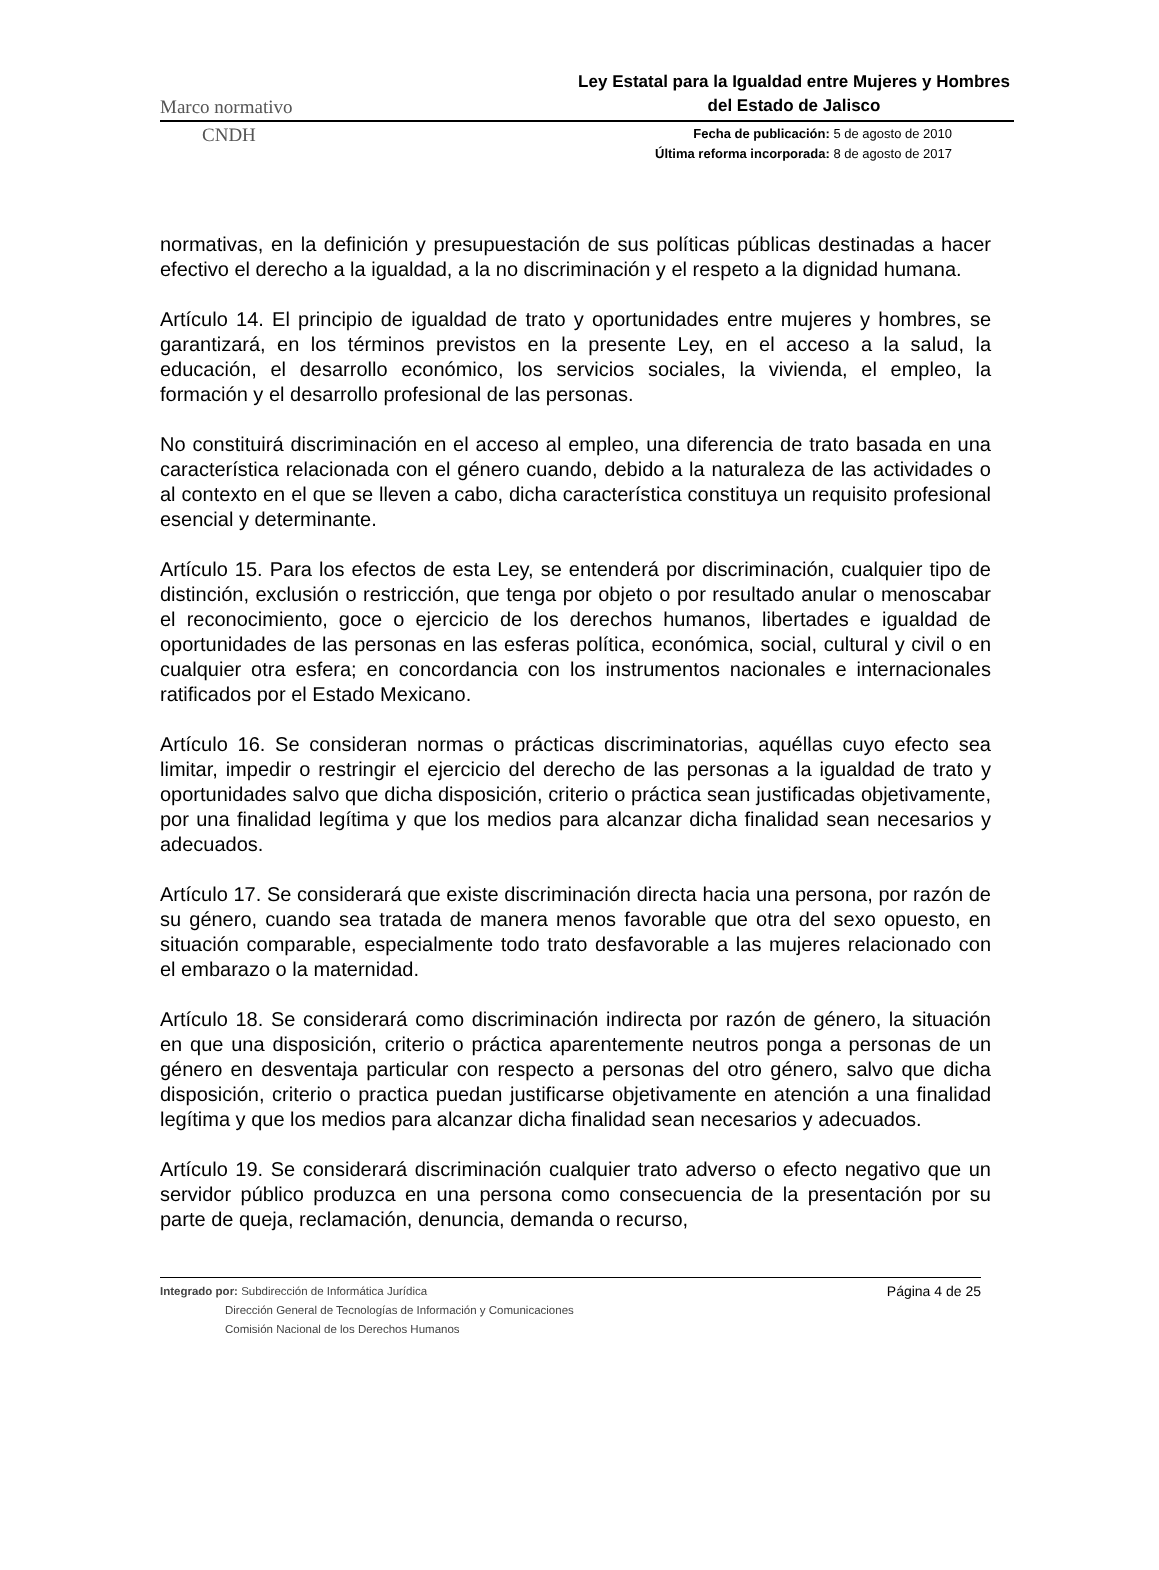Marco normativo
Ley Estatal para la Igualdad entre Mujeres y Hombres del Estado de Jalisco
CNDH
Fecha de publicación: 5 de agosto de 2010
Última reforma incorporada: 8 de agosto de 2017
normativas, en la definición y presupuestación de sus políticas públicas destinadas a hacer efectivo el derecho a la igualdad, a la no discriminación y el respeto a la dignidad humana.
Artículo 14. El principio de igualdad de trato y oportunidades entre mujeres y hombres, se garantizará, en los términos previstos en la presente Ley, en el acceso a la salud, la educación, el desarrollo económico, los servicios sociales, la vivienda, el empleo, la formación y el desarrollo profesional de las personas.
No constituirá discriminación en el acceso al empleo, una diferencia de trato basada en una característica relacionada con el género cuando, debido a la naturaleza de las actividades o al contexto en el que se lleven a cabo, dicha característica constituya un requisito profesional esencial y determinante.
Artículo 15. Para los efectos de esta Ley, se entenderá por discriminación, cualquier tipo de distinción, exclusión o restricción, que tenga por objeto o por resultado anular o menoscabar el reconocimiento, goce o ejercicio de los derechos humanos, libertades e igualdad de oportunidades de las personas en las esferas política, económica, social, cultural y civil o en cualquier otra esfera; en concordancia con los instrumentos nacionales e internacionales ratificados por el Estado Mexicano.
Artículo 16. Se consideran normas o prácticas discriminatorias, aquéllas cuyo efecto sea limitar, impedir o restringir el ejercicio del derecho de las personas a la igualdad de trato y oportunidades salvo que dicha disposición, criterio o práctica sean justificadas objetivamente, por una finalidad legítima y que los medios para alcanzar dicha finalidad sean necesarios y adecuados.
Artículo 17. Se considerará que existe discriminación directa hacia una persona, por razón de su género, cuando sea tratada de manera menos favorable que otra del sexo opuesto, en situación comparable, especialmente todo trato desfavorable a las mujeres relacionado con el embarazo o la maternidad.
Artículo 18. Se considerará como discriminación indirecta por razón de género, la situación en que una disposición, criterio o práctica aparentemente neutros ponga a personas de un género en desventaja particular con respecto a personas del otro género, salvo que dicha disposición, criterio o practica puedan justificarse objetivamente en atención a una finalidad legítima y que los medios para alcanzar dicha finalidad sean necesarios y adecuados.
Artículo 19. Se considerará discriminación cualquier trato adverso o efecto negativo que un servidor público produzca en una persona como consecuencia de la presentación por su parte de queja, reclamación, denuncia, demanda o recurso,
Integrado por: Subdirección de Informática Jurídica
Dirección General de Tecnologías de Información y Comunicaciones
Comisión Nacional de los Derechos Humanos
Página 4 de 25